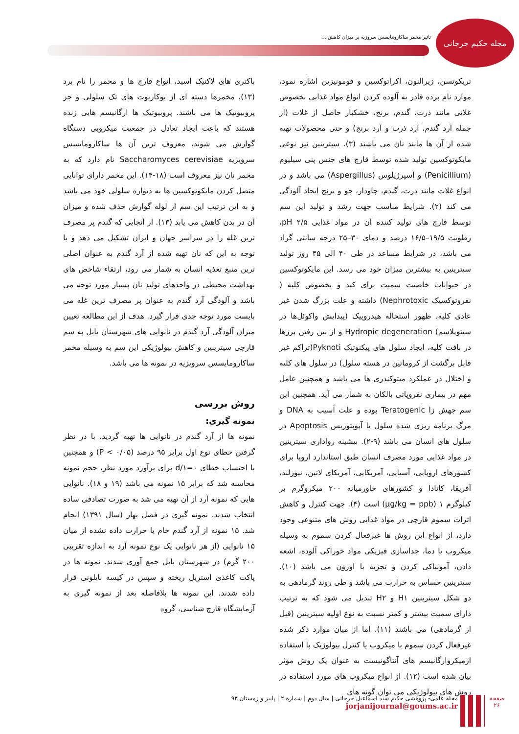مجله حکیم جرجانی
تاثیر مخمر ساکارومایسس سروزیه بر میزان کاهش ...
تریکوتسن، زیرالنون، اکراتوکسین و فومونیزین اشاره نمود، موارد نام برده قادر به آلوده کردن انواع مواد غذایی بخصوص غلاتی مانند ذرت، گندم، برنج، خشکبار حاصل از غلات (از جمله آرد گندم، آرد ذرت و آرد برنج) و حتی محصولات تهیه شده از آن ها مانند نان می باشند (۳). سیترینین نیز نوعی مایکوتوکسین تولید شده توسط قارچ های جنس پنی سیلیوم (Penicillium) و آسپرژیلوس (Aspergillus) می باشد و در انواع غلات مانند ذرت، گندم، چاودار، جو و برنج ایجاد آلودگی می کند (۲). شرایط مناسب جهت رشد و تولید این سم توسط قارچ های تولید کننده آن در مواد غذایی pH ۲/۵، رطوبت ۱۹/۵–۱۶/۵ درصد و دمای ۳۰–۲۵ درجه سانتی گراد می باشد، در شرایط مساعد در طی ۴۰ الی ۴۵ روز تولید سیترینین به بیشترین میزان خود می رسد. این مایکوتوکسین در حیوانات خاصیت سمیت برای کبد و بخصوص کلیه ( نفروتوکسیک Nephrotoxic) داشته و علت بزرگ شدن غیر عادی کلیه، ظهور استحاله هیدروپیک (پیدایش واکوئل‌ها در سیتوپلاسم) Hydropic degeneration و از بین رفتن پرزها در بافت کلیه، ایجاد سلول های پیکنوتیک Pyknoti(تراکم غیر قابل برگشت از کروماتین در هسته سلول) در سلول های کلیه و اختلال در عملکرد میتوکندری ها می باشد و همچنین عامل مهم در بیماری نفروپاتی بالکان به شمار می آید. همچنین این سم جهش زا Teratogenic بوده و علت آسیب به DNA و مرگ برنامه ریزی شده سلول یا آپوپتوزیس Apoptosis در سلول های انسان می باشد (۹-۲). بیشینه رواداری سیترینین در مواد غذایی مورد مصرف انسان طبق استاندارد اروپا برای کشورهای اروپایی، آسیایی، آمریکایی، آمریکای لاتین، نیوزلند، آفریقا، کانادا و کشورهای خاورمیانه ۲۰۰ میکروگرم بر کیلوگرم µg/kg = ppb) ۱) است (۴). جهت کنترل و کاهش اثرات سموم قارچی در مواد غذایی روش های متنوعی وجود دارد، از انواع این روش ها غیرفعال کردن سموم به وسیله میکروب یا دما، جداسازی فیزیکی مواد خوراکی آلوده، اشعه دادن، آمونیاکی کردن و تجزیه با اوزون می باشد (۱۰). سیترینین حساس به حرارت می باشد و طی روند گرمادهی به دو شکل سیترینین H۱ و H۲ تبدیل می شود که به ترتیب دارای سمیت بیشتر و کمتر نسبت به نوع اولیه سیترینین (قبل از گرمادهی) می باشند (۱۱). اما از میان موارد ذکر شده غیرفعال کردن سموم با میکروب یا کنترل بیولوژیک با استفاده ازمیکروارگانیسم های آنتاگونیست به عنوان یک روش موثر بیان شده است (۱۲). از انواع میکروب های مورد استفاده در روش های بیولوژیکی می توان گونه های
باکتری های لاکتیک اسید، انواع قارچ ها و مخمر را نام برد (۱۳). مخمرها دسته ای از یوکاریوت های تک سلولی و جز پروبیوتیک ها می باشند. پروبیوتیک ها ارگانیسم هایی زنده هستند که باعث ایجاد تعادل در جمعیت میکروبی دستگاه گوارش می شوند، معروف ترین آن ها ساکارومایسس سرویزیه Saccharomyces cerevisiae نام دارد که به مخمر نان نیز معروف است (۱۸-۱۴). این مخمر دارای توانایی متصل کردن مایکوتوکسین ها به دیواره سلولی خود می باشد و به این ترتیب این سم از لوله گوارش حذف شده و میزان آن در بدن کاهش می یابد (۱۳). از آنجایی که گندم پر مصرف ترین غله را در سراسر جهان و ایران تشکیل می دهد و با توجه به این که نان تهیه شده از آرد گندم به عنوان اصلی ترین منبع تغذیه انسان به شمار می رود، ارتقاء شاخص های بهداشت محیطی در واحدهای تولید نان بسیار مورد توجه می باشد و آلودگی آرد گندم به عنوان پر مصرف ترین غله می بایست مورد توجه جدی قرار گیرد. هدف از این مطالعه تعیین میزان آلودگی آرد گندم در نانوایی های شهرستان بابل به سم قارچی سیترینین و کاهش بیولوژیکی این سم به وسیله مخمر ساکارومایسس سرویزیه در نمونه ها می باشد.
روش بررسی
نمونه گیری:
نمونه ها از آرد گندم در نانوایی ها تهیه گردید. با در نظر گرفتن خطای نوع اول برابر ۹۵ درصد (P < ۰/۰۵) و همچنین با احتساب خطای d/۱=۰ برای برآورد مورد نظر، حجم نمونه محاسبه شد که برابر ۱۵ نمونه می باشد (۱۹ و ۱۸). نانوایی هایی که نمونه آرد از آن تهیه می شد به صورت تصادفی ساده انتخاب شدند. نمونه گیری در فصل بهار (سال ۱۳۹۱) انجام شد. ۱۵ نمونه از آرد گندم خام یا حرارت داده نشده از میان ۱۵ نانوایی (از هر نانوایی یک نوع نمونه آرد به اندازه تقریبی ۲۰۰ گرم) در شهرستان بابل جمع آوری شدند. نمونه ها در پاکت کاغذی استریل ریخته و سپس در کیسه نایلونی قرار داده شدند. این نمونه ها بلافاصله بعد از نمونه گیری به آزمایشگاه قارچ شناسی، گروه
صفحه
۲۶
مجله علمی- پژوهشی حکیم سید اسماعیل جرجانی | سال دوم | شماره ۲ | پاییز و زمستان ۹۳
jorjanijournal@goums.ac.ir